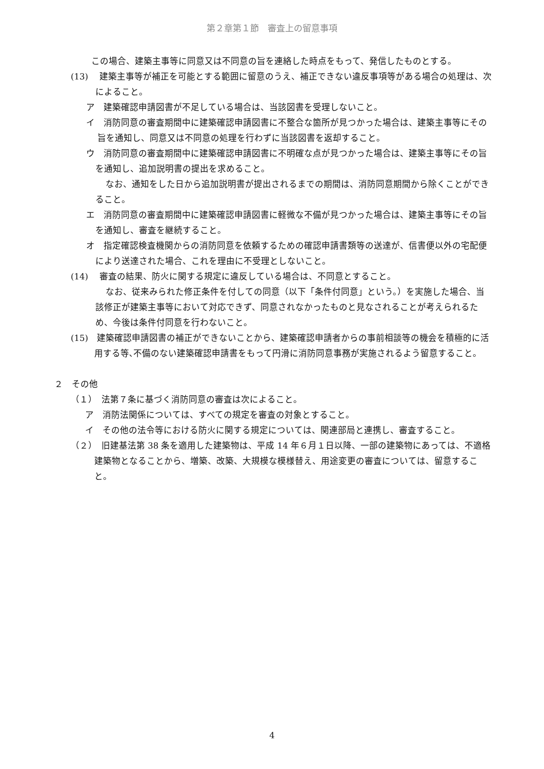第２章第１節　審査上の留意事項
この場合、建築主事等に同意又は不同意の旨を連絡した時点をもって、発信したものとする。
(13)　 建築主事等が補正を可能とする範囲に留意のうえ、補正できない違反事項等がある場合の処理は、次によること。
ア　建築確認申請図書が不足している場合は、当該図書を受理しないこと。
イ　消防同意の審査期間中に建築確認申請図書に不整合な箇所が見つかった場合は、建築主事等にその旨を通知し、同意又は不同意の処理を行わずに当該図書を返却すること。
ウ　消防同意の審査期間中に建築確認申請図書に不明確な点が見つかった場合は、建築主事等にその旨を通知し、追加説明書の提出を求めること。
なお、通知をした日から追加説明書が提出されるまでの期間は、消防同意期間から除くことができること。
エ　消防同意の審査期間中に建築確認申請図書に軽微な不備が見つかった場合は、建築主事等にその旨を通知し、審査を継続すること。
オ　指定確認検査機関からの消防同意を依頼するための確認申請書類等の送達が、信書便以外の宅配便により送達された場合、これを理由に不受理としないこと。
(14)　 審査の結果、防火に関する規定に違反している場合は、不同意とすること。
なお、従来みられた修正条件を付しての同意（以下「条件付同意」という。）を実施した場合、当該修正が建築主事等において対応できず、同意されなかったものと見なされることが考えられるため、今後は条件付同意を行わないこと。
(15)　建築確認申請図書の補正ができないことから、建築確認申請者からの事前相談等の機会を積極的に活用する等､不備のない建築確認申請書をもって円滑に消防同意事務が実施されるよう留意すること。
２　その他
（１）　法第７条に基づく消防同意の審査は次によること。
ア　消防法関係については、すべての規定を審査の対象とすること。
イ　その他の法令等における防火に関する規定については、関連部局と連携し、審査すること。
（２）　旧建基法第 38 条を適用した建築物は、平成 14 年６月１日以降、一部の建築物にあっては、不適格建築物となることから、増築、改築、大規模な模様替え、用途変更の審査については、留意すること。
4